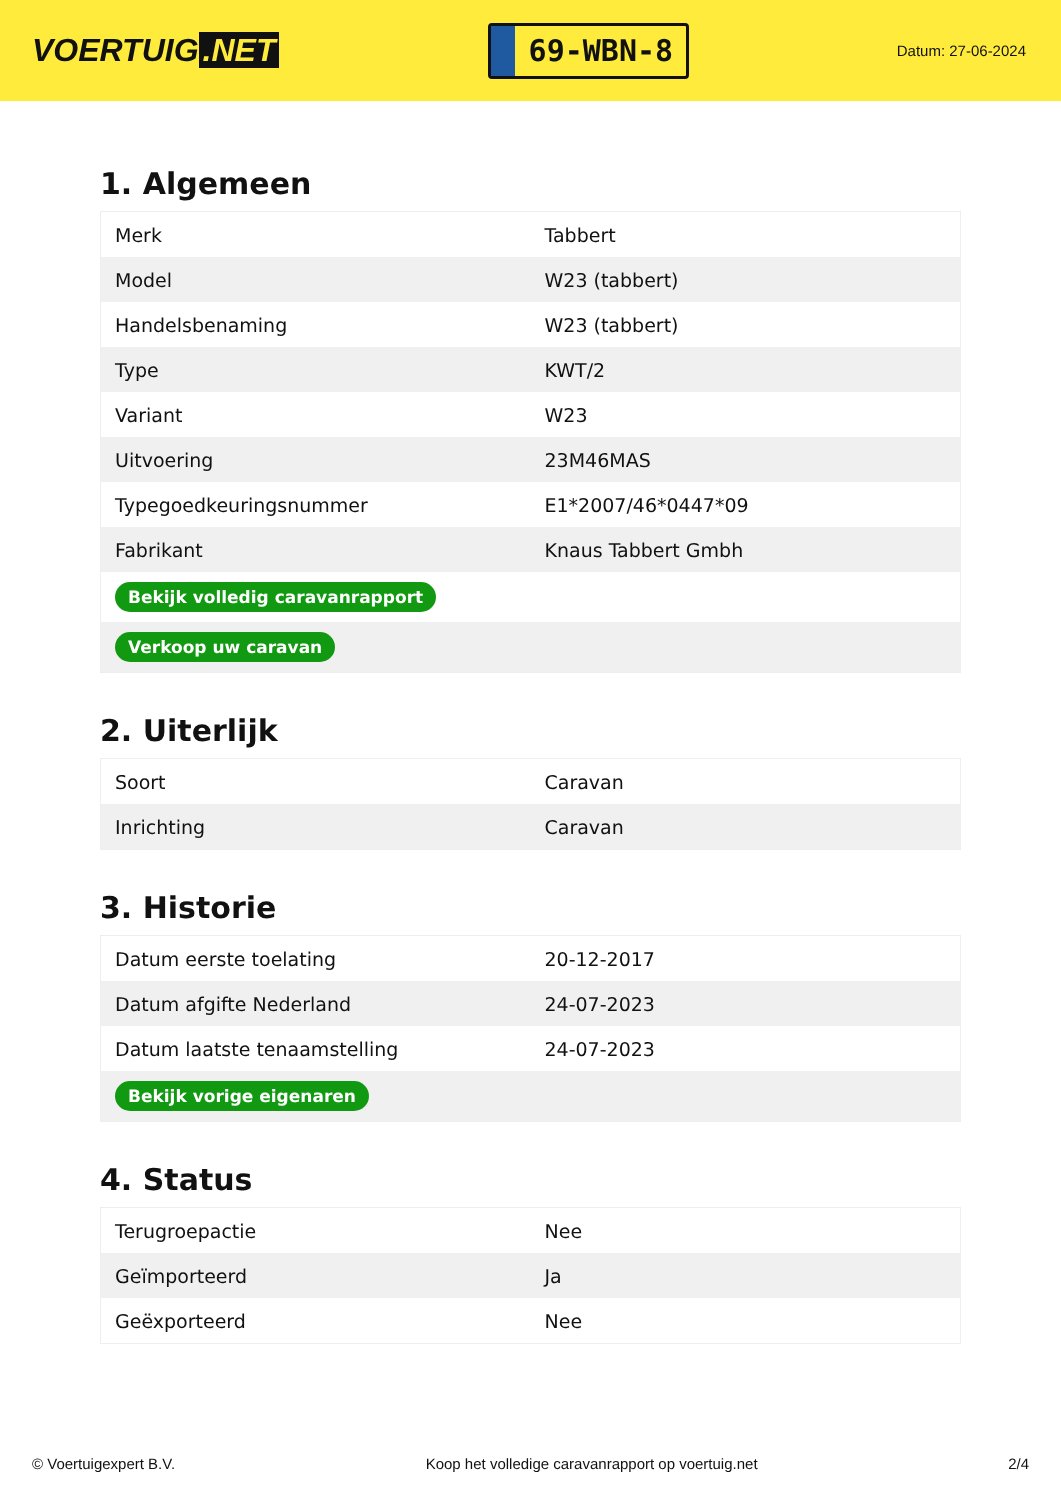VOERTUIG.NET
69-WBN-8
Datum: 27-06-2024
1. Algemeen
| Merk | Tabbert |
| Model | W23 (tabbert) |
| Handelsbenaming | W23 (tabbert) |
| Type | KWT/2 |
| Variant | W23 |
| Uitvoering | 23M46MAS |
| Typegoedkeuringsnummer | E1*2007/46*0447*09 |
| Fabrikant | Knaus Tabbert Gmbh |
| Bekijk volledig caravanrapport | |
| Verkoop uw caravan | |
2. Uiterlijk
| Soort | Caravan |
| Inrichting | Caravan |
3. Historie
| Datum eerste toelating | 20-12-2017 |
| Datum afgifte Nederland | 24-07-2023 |
| Datum laatste tenaamstelling | 24-07-2023 |
| Bekijk vorige eigenaren | |
4. Status
| Terugroepactie | Nee |
| Geïmporteerd | Ja |
| Geëxporteerd | Nee |
© Voertuigexpert B.V. Koop het volledige caravanrapport op voertuig.net 2/4